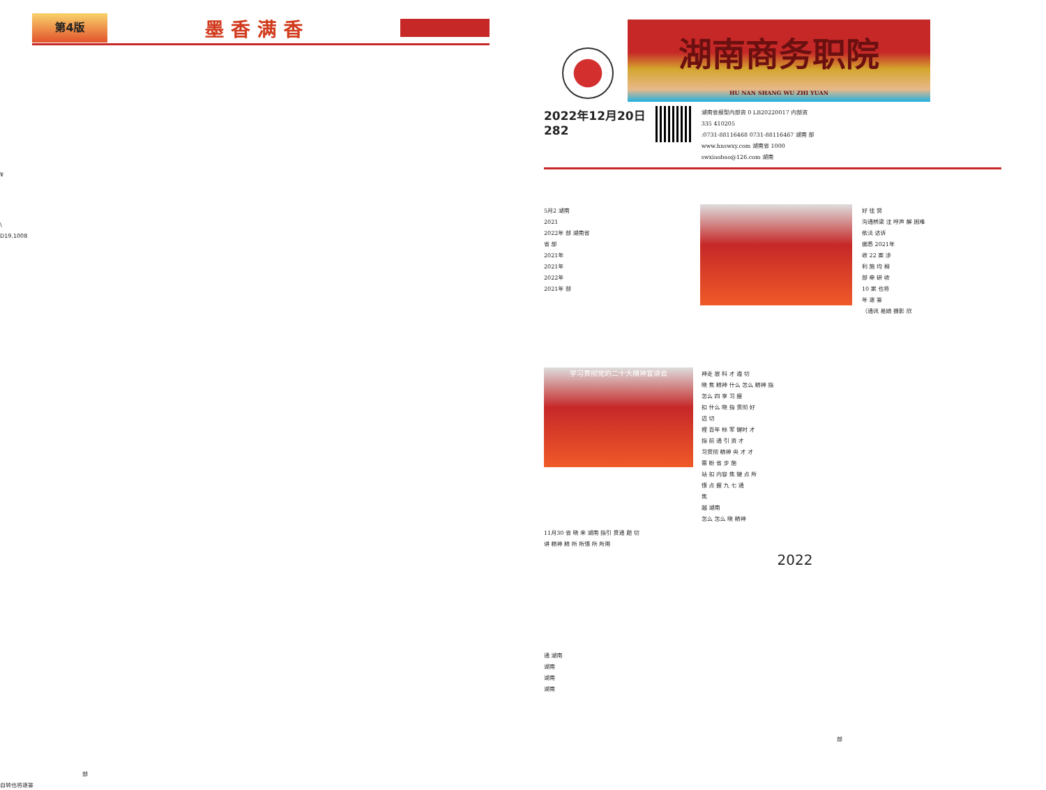第4版
墨 香 满 香
¥
\
D19.1008
部
自转也将逐答
湖南商务职院
HU NAN SHANG WU ZHI YUAN
2022年12月20日
282
湖南省报型内部资 0 LB20220017 内部资
335 410205
:0731-88116468 0731-88116467 湖南 部
www.hnswxy.com 湖南省 1000
swxiaobao@126.com 湖南
5月2 湖南
2021
2022年 部 湖南省
省 部
2021年
2021年
2022年
2021年 部
好 往 努
沟通桥梁 注 呼声 解 困难
依法 达诉
据悉 2021年
收 22 案 涉
利 施 均 相
部 牵 研 收
10 案 也将
年 逐 答
（通讯 易婧 摄影 欣
学习贯彻党的二十大精神宣讲会
神走 层 科 才 遵 切
晓 焦 精神 什么 怎么 精神 指
怎么 四 享 习 握
扣 什么 晓 指 贯彻 好
迈 切
程 百年 标 军 键时 才
指 前 通 引 资 才
习贯彻 精神 央 才 才
需 盼 省 步 施
站 扣 内容 焦 键 点 所
悟 点 握 九 七 通
焦
越 湖南
怎么 怎么 晓 精神
11月30 省 晓 来 湖南 指引 贯通 题 切
讲 精神 精 所 所悟 所 所用
2022
通 湖南
湖南
湖南
湖南
部